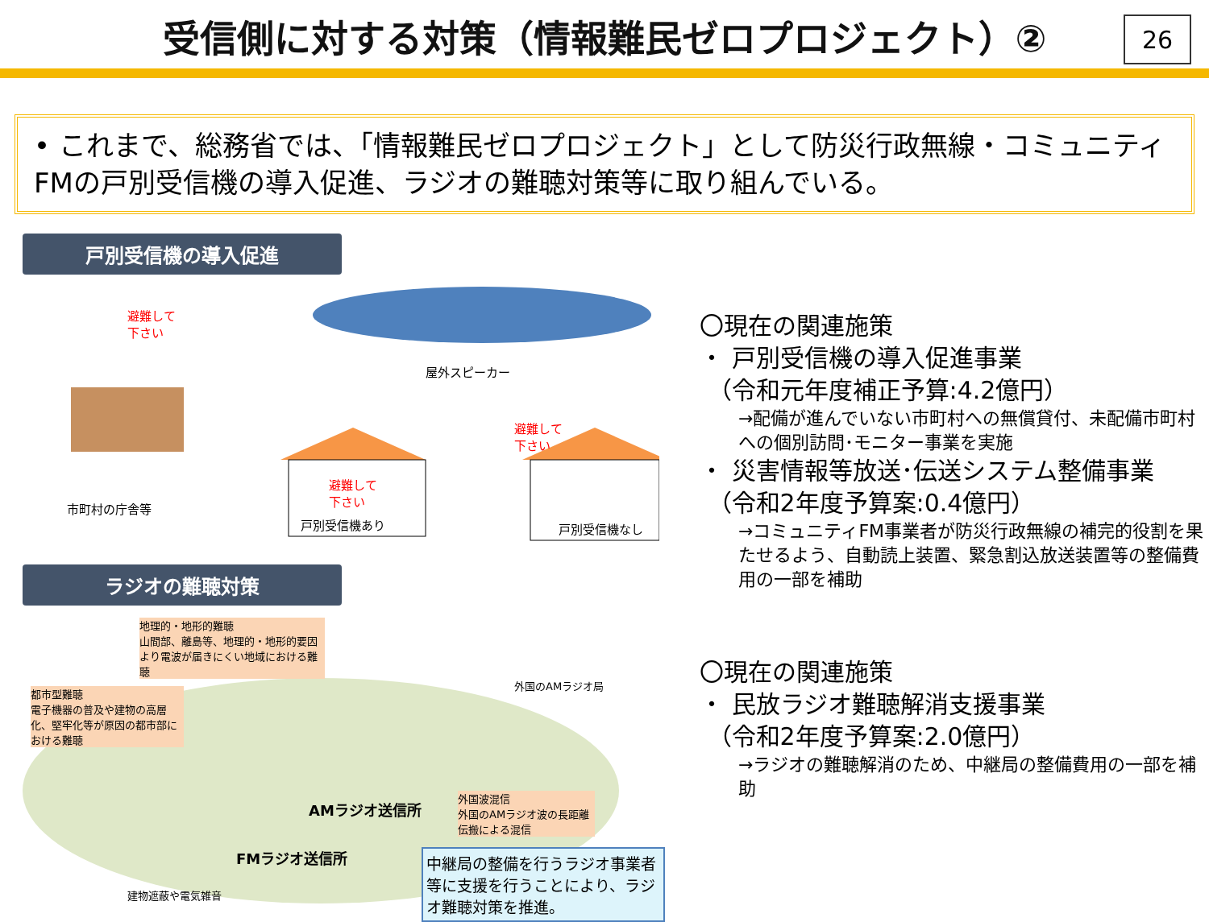受信側に対する対策（情報難民ゼロプロジェクト）②
26
• これまで、総務省では、「情報難民ゼロプロジェクト」として防災行政無線・コミュニティFMの戸別受信機の導入促進、ラジオの難聴対策等に取り組んでいる。
戸別受信機の導入促進
避難して
下さい
市町村の庁舎等
屋外スピーカー
避難して
下さい
避難して
下さい
戸別受信機あり 戸別受信機なし
ラジオの難聴対策
地理的・地形的難聴
山間部、離島等、地理的・地形的要因より電波が届きにくい地域における難聴
都市型難聴
電子機器の普及や建物の高層化、堅牢化等が原因の都市部における難聴
外国のAMラジオ局
AMラジオ送信所
外国波混信
外国のAMラジオ波の長距離伝搬による混信
FMラジオ送信所
建物遮蔽や電気雑音
中継局の整備を行うラジオ事業者等に支援を行うことにより、ラジオ難聴対策を推進。
〇現在の関連施策
・ 戸別受信機の導入促進事業
（令和元年度補正予算:4.2億円）
→配備が進んでいない市町村への無償貸付、未配備市町村への個別訪問･モニター事業を実施
・ 災害情報等放送･伝送システム整備事業
（令和2年度予算案:0.4億円）
→コミュニティFM事業者が防災行政無線の補完的役割を果たせるよう、自動読上装置、緊急割込放送装置等の整備費用の一部を補助
〇現在の関連施策
・ 民放ラジオ難聴解消支援事業
（令和2年度予算案:2.0億円）
→ラジオの難聴解消のため、中継局の整備費用の一部を補助